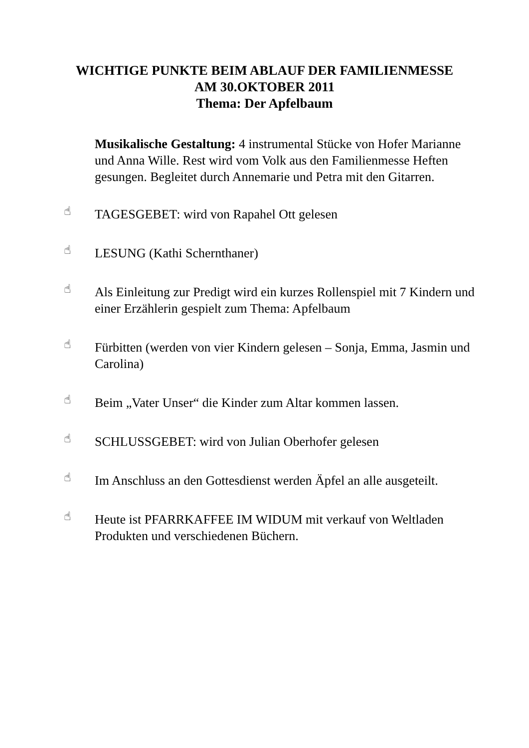WICHTIGE PUNKTE BEIM ABLAUF DER FAMILIENMESSE
AM 30.OKTOBER 2011
Thema: Der Apfelbaum
Musikalische Gestaltung: 4 instrumental Stücke von Hofer Marianne und Anna Wille. Rest wird vom Volk aus den Familienmesse Heften gesungen. Begleitet durch Annemarie und Petra mit den Gitarren.
☝
TAGESGEBET: wird von Rapahel Ott gelesen
☝
LESUNG (Kathi Schernthaner)
☝
Als Einleitung zur Predigt wird ein kurzes Rollenspiel mit 7 Kindern und einer Erzählerin gespielt zum Thema: Apfelbaum
☝
Fürbitten (werden von vier Kindern gelesen – Sonja, Emma, Jasmin und Carolina)
☝
Beim „Vater Unser“ die Kinder zum Altar kommen lassen.
☝
SCHLUSSGEBET: wird von Julian Oberhofer gelesen
☝
Im Anschluss an den Gottesdienst werden Äpfel an alle ausgeteilt.
☝
Heute ist PFARRKAFFEE IM WIDUM mit verkauf von Weltladen Produkten und verschiedenen Büchern.